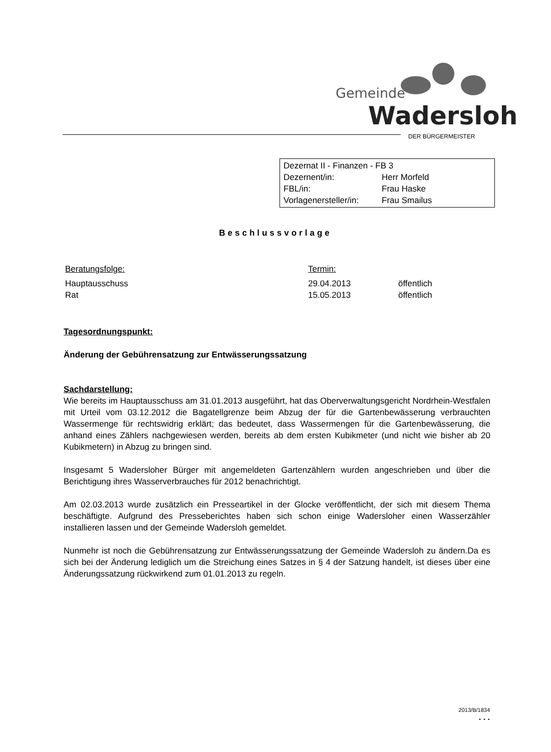Gemeinde
Wadersloh
DER BÜRGERMEISTER
Dezernat II - Finanzen - FB 3
| Dezernent/in: | Herr Morfeld |
| FBL/in: | Frau Haske |
| Vorlagenersteller/in: | Frau Smailus |
Beschlussvorlage
| Beratungsfolge: | Termin: | |
| Hauptausschuss | 29.04.2013 | öffentlich |
| Rat | 15.05.2013 | öffentlich |
Tagesordnungspunkt:
Änderung der Gebührensatzung zur Entwässerungssatzung
Sachdarstellung:
Wie bereits im Hauptausschuss am 31.01.2013 ausgeführt, hat das Oberverwaltungsgericht Nordrhein-Westfalen mit Urteil vom 03.12.2012 die Bagatellgrenze beim Abzug der für die Gartenbewässerung verbrauchten Wassermenge für rechtswidrig erklärt; das bedeutet, dass Wassermengen für die Gartenbewässerung, die anhand eines Zählers nachgewiesen werden, bereits ab dem ersten Kubikmeter (und nicht wie bisher ab 20 Kubikmetern) in Abzug zu bringen sind.
Insgesamt 5 Wadersloher Bürger mit angemeldeten Gartenzählern wurden angeschrieben und über die Berichtigung ihres Wasserverbrauches für 2012 benachrichtigt.
Am 02.03.2013 wurde zusätzlich ein Presseartikel in der Glocke veröffentlicht, der sich mit diesem Thema beschäftigte. Aufgrund des Presseberichtes haben sich schon einige Wadersloher einen Wasserzähler installieren lassen und der Gemeinde Wadersloh gemeldet.
Nunmehr ist noch die Gebührensatzung zur Entwässerungssatzung der Gemeinde Wadersloh zu ändern.Da es sich bei der Änderung lediglich um die Streichung eines Satzes in § 4 der Satzung handelt, ist dieses über eine Änderungssatzung rückwirkend zum 01.01.2013 zu regeln.
2013/B/1834
. . .